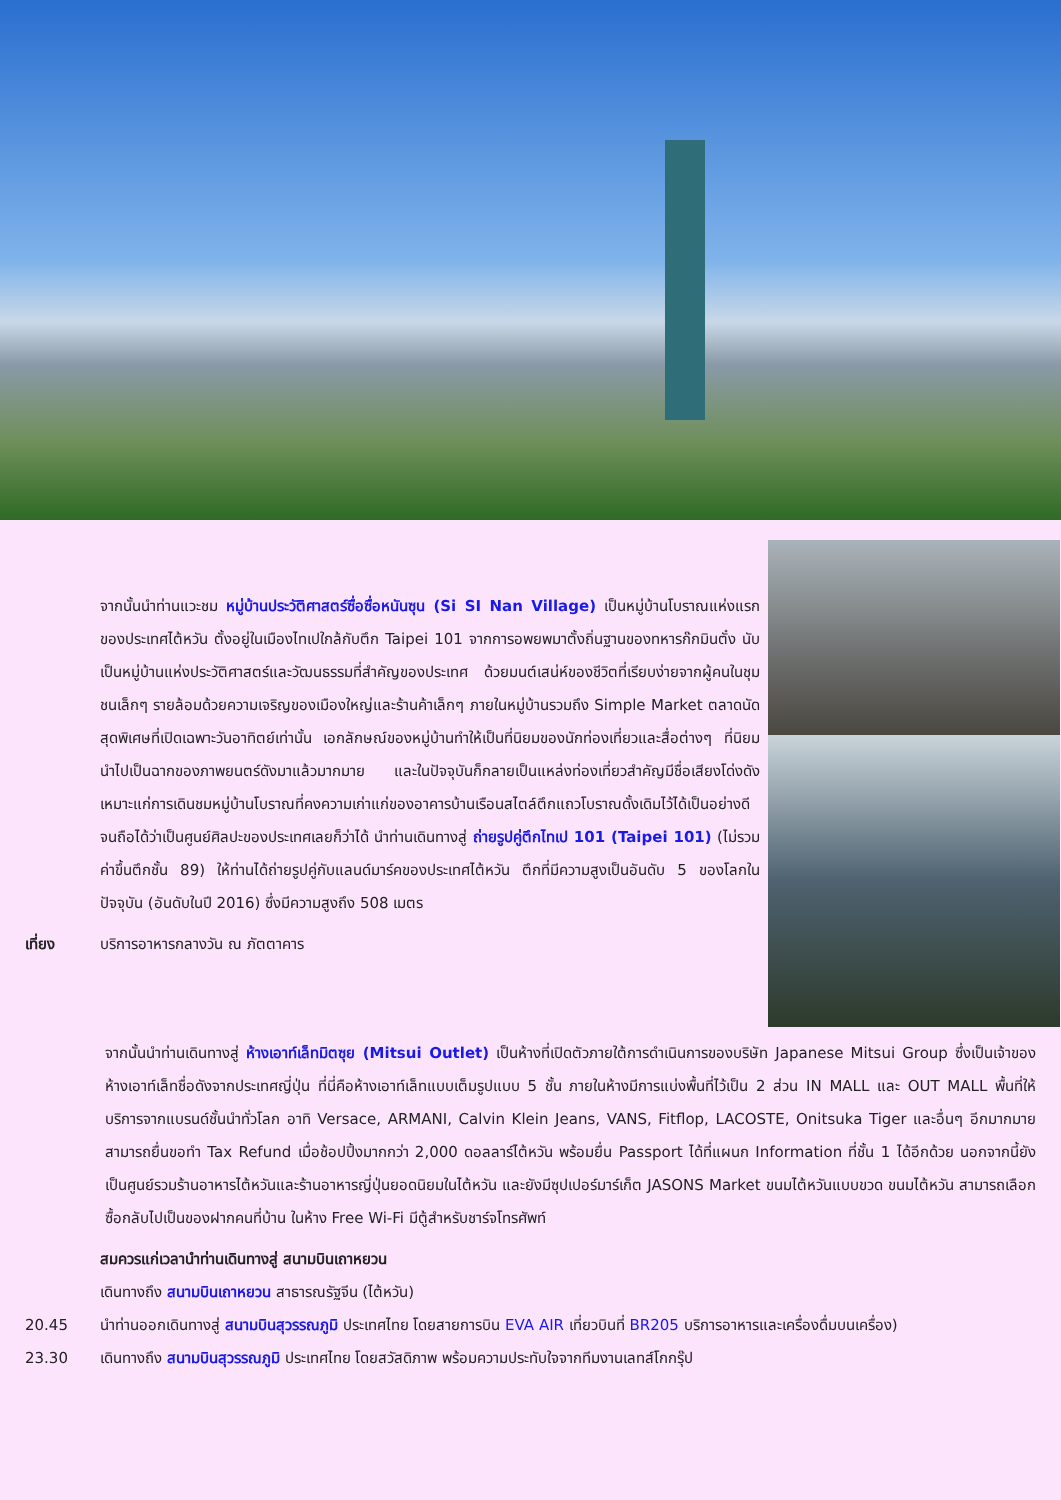จากนั้นนำท่านแวะชม หมู่บ้านประวัติศาสตร์ซื่อซื่อหนันซุน (Si SI Nan Village) เป็นหมู่บ้านโบราณแห่งแรกของประเทศไต้หวัน ตั้งอยู่ในเมืองไทเปใกล้กับตึก Taipei 101 จากการอพยพมาตั้งถิ่นฐานของทหารก๊กมินตั๋ง นับเป็นหมู่บ้านแห่งประวัติศาสตร์และวัฒนธรรมที่สำคัญของประเทศ ด้วยมนต์เสน่ห์ของชีวิตที่เรียบง่ายจากผู้คนในชุมชนเล็กๆ รายล้อมด้วยความเจริญของเมืองใหญ่และร้านค้าเล็กๆ ภายในหมู่บ้านรวมถึง Simple Market ตลาดนัดสุดพิเศษที่เปิดเฉพาะวันอาทิตย์เท่านั้น เอกลักษณ์ของหมู่บ้านทำให้เป็นที่นิยมของนักท่องเที่ยวและสื่อต่างๆ ที่นิยมนำไปเป็นฉากของภาพยนตร์ดังมาแล้วมากมาย และในปัจจุบันก็กลายเป็นแหล่งท่องเที่ยวสำคัญมีชื่อเสียงโด่งดังเหมาะแก่การเดินชมหมู่บ้านโบราณที่คงความเก่าแก่ของอาคารบ้านเรือนสไตล์ตึกแถวโบราณดั้งเดิมไว้ได้เป็นอย่างดีจนถือได้ว่าเป็นศูนย์ศิลปะของประเทศเลยก็ว่าได้ นำท่านเดินทางสู่ ถ่ายรูปคู่ตึกไทเป 101 (Taipei 101) (ไม่รวมค่าขึ้นตึกชั้น 89) ให้ท่านได้ถ่ายรูปคู่กับแลนด์มาร์คของประเทศไต้หวัน ตึกที่มีความสูงเป็นอันดับ 5 ของโลกในปัจจุบัน (อันดับในปี 2016) ซึ่งมีความสูงถึง 508 เมตร
เที่ยง บริการอาหารกลางวัน ณ ภัตตาคาร
จากนั้นนำท่านเดินทางสู่ ห้างเอาท์เล็ทมิตซุย (Mitsui Outlet) เป็นห้างที่เปิดตัวภายใต้การดำเนินการของบริษัท Japanese Mitsui Group ซึ่งเป็นเจ้าของห้างเอาท์เล็ทชื่อดังจากประเทศญี่ปุ่น ที่นี่คือห้างเอาท์เล็ทแบบเต็มรูปแบบ 5 ชั้น ภายในห้างมีการแบ่งพื้นที่ไว้เป็น 2 ส่วน IN MALL และ OUT MALL พื้นที่ให้บริการจากแบรนด์ชั้นนำทั่วโลก อาทิ Versace, ARMANI, Calvin Klein Jeans, VANS, Fitflop, LACOSTE, Onitsuka Tiger และอื่นๆ อีกมากมาย สามารถยื่นขอทำ Tax Refund เมื่อช้อปปิ้งมากกว่า 2,000 ดอลลาร์ไต้หวัน พร้อมยื่น Passport ได้ที่แผนก Information ที่ชั้น 1 ได้อีกด้วย นอกจากนี้ยังเป็นศูนย์รวมร้านอาหารไต้หวันและร้านอาหารญี่ปุ่นยอดนิยมในไต้หวัน และยังมีซุปเปอร์มาร์เก็ต JASONS Market ขนมไต้หวันแบบขวด ขนมไต้หวัน สามารถเลือกซื้อกลับไปเป็นของฝากคนที่บ้าน ในห้าง Free Wi-Fi มีตู้สำหรับชาร์จโทรศัพท์
สมควรแก่เวลานำท่านเดินทางสู่ สนามบินเถาหยวน
เดินทางถึง สนามบินเถาหยวน สาธารณรัฐจีน (ไต้หวัน)
20.45 นำท่านออกเดินทางสู่ สนามบินสุวรรณภูมิ ประเทศไทย โดยสายการบิน EVA AIR เที่ยวบินที่ BR205 บริการอาหารและเครื่องดื่มบนเครื่อง)
23.30 เดินทางถึง สนามบินสุวรรณภูมิ ประเทศไทย โดยสวัสดิภาพ พร้อมความประทับใจจากทีมงานเลทส์โกกรุ๊ป